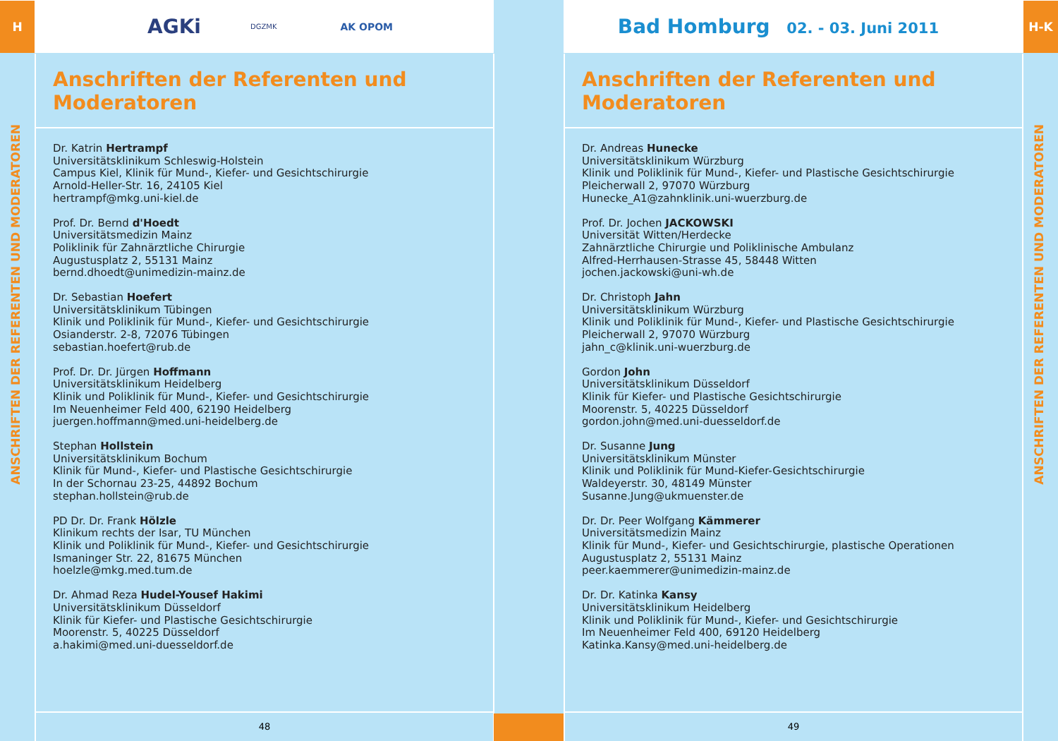H
AGKi
DGZMK
AK OPOM
ANSCHRIFTEN DER REFERENTEN UND MODERATOREN
Anschriften der Referenten und Moderatoren
Dr. Katrin Hertrampf
Universitätsklinikum Schleswig-Holstein
Campus Kiel, Klinik für Mund-, Kiefer- und Gesichtschirurgie
Arnold-Heller-Str. 16, 24105 Kiel
hertrampf@mkg.uni-kiel.de
Prof. Dr. Bernd d'Hoedt
Universitätsmedizin Mainz
Poliklinik für Zahnärztliche Chirurgie
Augustusplatz 2, 55131 Mainz
bernd.dhoedt@unimedizin-mainz.de
Dr. Sebastian Hoefert
Universitätsklinikum Tübingen
Klinik und Poliklinik für Mund-, Kiefer- und Gesichtschirurgie
Osianderstr. 2-8, 72076 Tübingen
sebastian.hoefert@rub.de
Prof. Dr. Dr. Jürgen Hoffmann
Universitätsklinikum Heidelberg
Klinik und Poliklinik für Mund-, Kiefer- und Gesichtschirurgie
Im Neuenheimer Feld 400, 62190 Heidelberg
juergen.hoffmann@med.uni-heidelberg.de
Stephan Hollstein
Universitätsklinikum Bochum
Klinik für Mund-, Kiefer- und Plastische Gesichtschirurgie
In der Schornau 23-25, 44892 Bochum
stephan.hollstein@rub.de
PD Dr. Dr. Frank Hölzle
Klinikum rechts der Isar, TU München
Klinik und Poliklinik für Mund-, Kiefer- und Gesichtschirurgie
Ismaninger Str. 22, 81675 München
hoelzle@mkg.med.tum.de
Dr. Ahmad Reza Hudel-Yousef Hakimi
Universitätsklinikum Düsseldorf
Klinik für Kiefer- und Plastische Gesichtschirurgie
Moorenstr. 5, 40225 Düsseldorf
a.hakimi@med.uni-duesseldorf.de
48
Bad Homburg 02. - 03. Juni 2011
H-K
ANSCHRIFTEN DER REFERENTEN UND MODERATOREN
Anschriften der Referenten und Moderatoren
Dr. Andreas Hunecke
Universitätsklinikum Würzburg
Klinik und Poliklinik für Mund-, Kiefer- und Plastische Gesichtschirurgie
Pleicherwall 2, 97070 Würzburg
Hunecke_A1@zahnklinik.uni-wuerzburg.de
Prof. Dr. Jochen JACKOWSKI
Universität Witten/Herdecke
Zahnärztliche Chirurgie und Poliklinische Ambulanz
Alfred-Herrhausen-Strasse 45, 58448 Witten
jochen.jackowski@uni-wh.de
Dr. Christoph Jahn
Universitätsklinikum Würzburg
Klinik und Poliklinik für Mund-, Kiefer- und Plastische Gesichtschirurgie
Pleicherwall 2, 97070 Würzburg
jahn_c@klinik.uni-wuerzburg.de
Gordon John
Universitätsklinikum Düsseldorf
Klinik für Kiefer- und Plastische Gesichtschirurgie
Moorenstr. 5, 40225 Düsseldorf
gordon.john@med.uni-duesseldorf.de
Dr. Susanne Jung
Universitätsklinikum Münster
Klinik und Poliklinik für Mund-Kiefer-Gesichtschirurgie
Waldeyerstr. 30, 48149 Münster
Susanne.Jung@ukmuenster.de
Dr. Dr. Peer Wolfgang Kämmerer
Universitätsmedizin Mainz
Klinik für Mund-, Kiefer- und Gesichtschirurgie, plastische Operationen
Augustusplatz 2, 55131 Mainz
peer.kaemmerer@unimedizin-mainz.de
Dr. Dr. Katinka Kansy
Universitätsklinikum Heidelberg
Klinik und Poliklinik für Mund-, Kiefer- und Gesichtschirurgie
Im Neuenheimer Feld 400, 69120 Heidelberg
Katinka.Kansy@med.uni-heidelberg.de
49